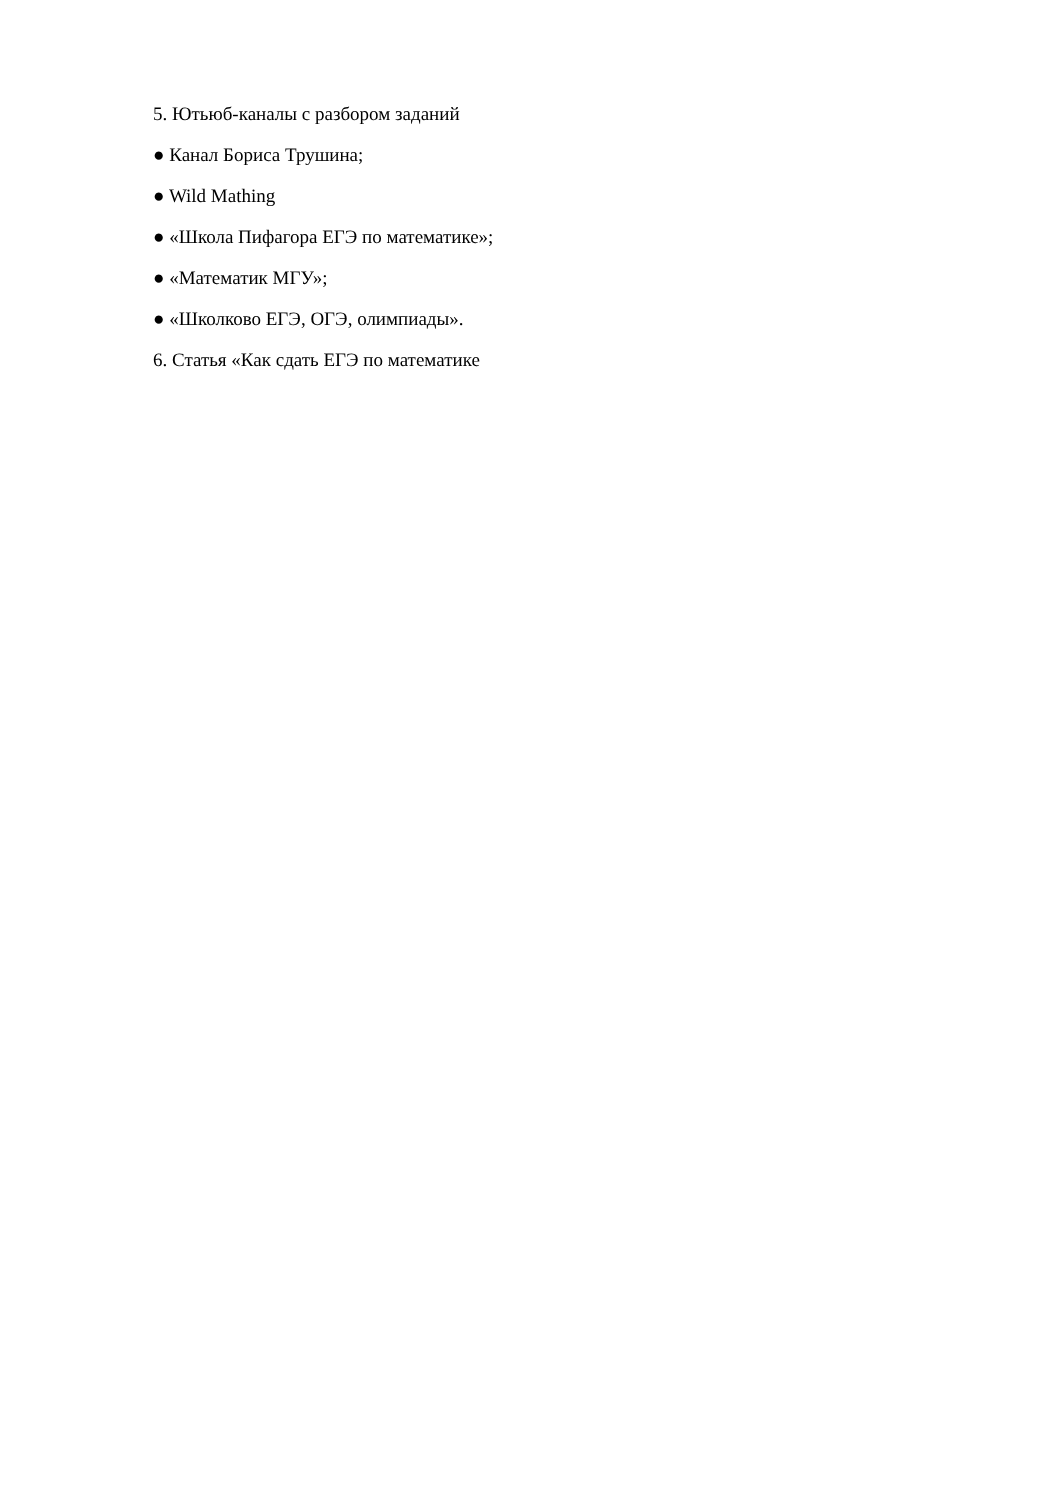5. Ютьюб-каналы с разбором заданий
● Канал Бориса Трушина;
● Wild Mathing
● «Школа Пифагора ЕГЭ по математике»;
● «Математик МГУ»;
● «Школково ЕГЭ, ОГЭ, олимпиады».
6. Статья «Как сдать ЕГЭ по математике